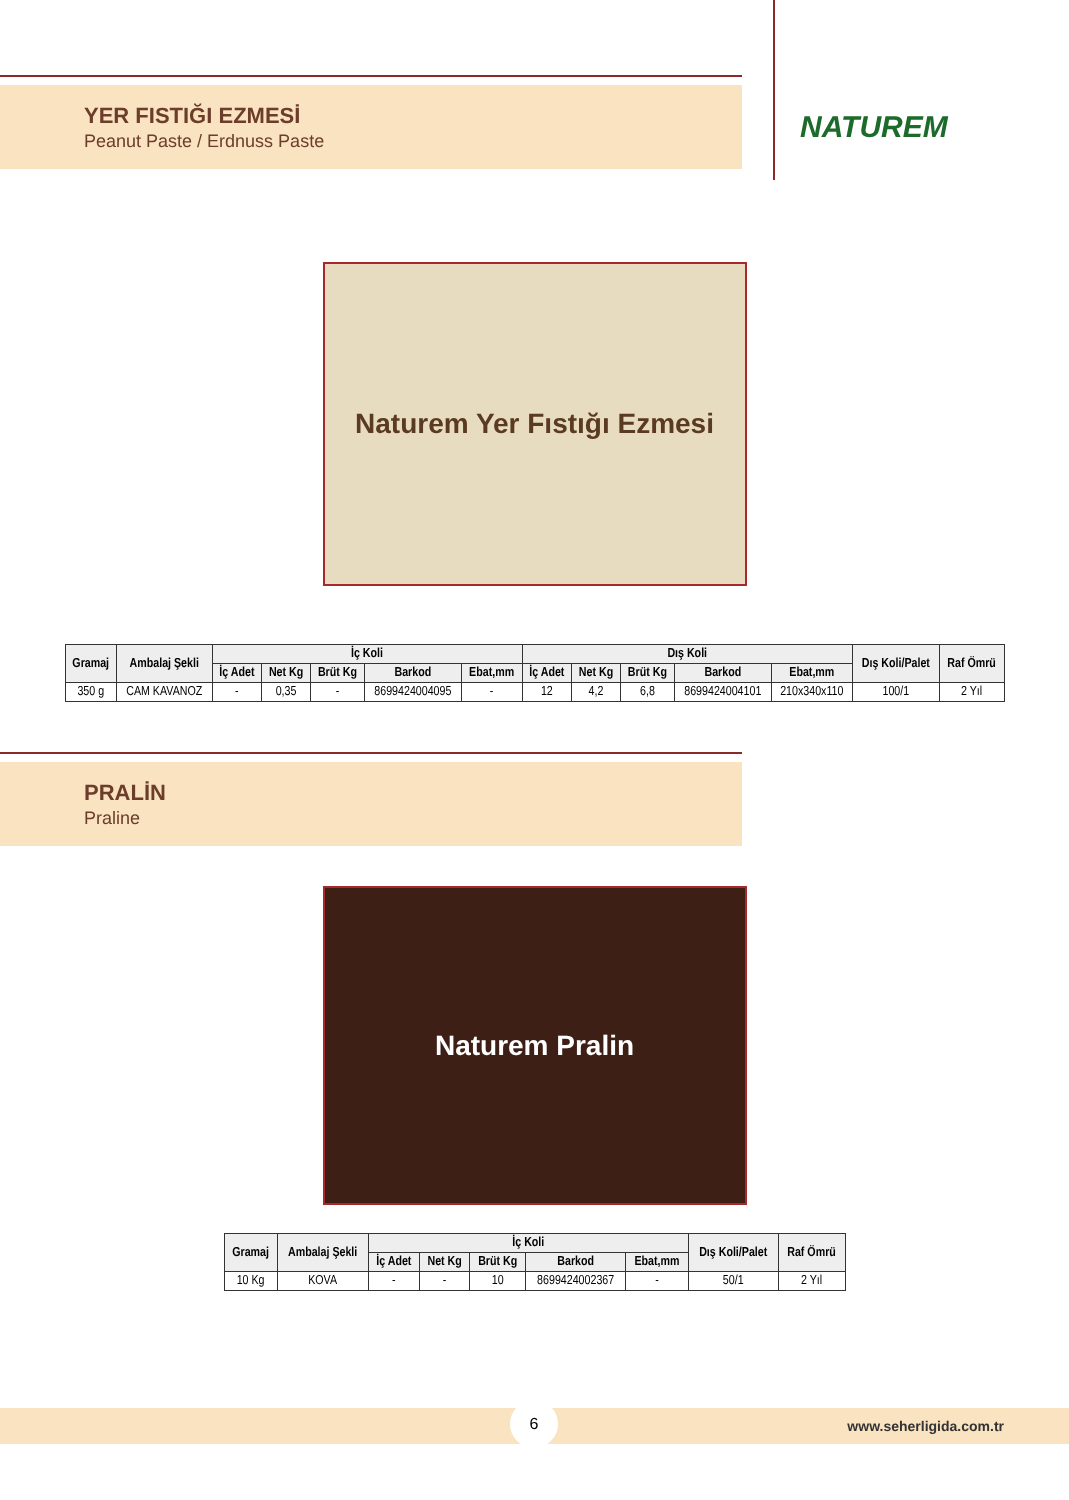NATUREM
YER FISTIĞI EZMESİ
Peanut Paste / Erdnuss Paste
Naturem Yer Fıstığı Ezmesi
| Gramaj | Ambalaj Şekli | İç Koli | | | | | Dış Koli | | | | | Dış Koli/Palet | Raf Ömrü |
| --- | --- | --- | --- | --- | --- | --- | --- | --- | --- | --- | --- | --- | --- |
| | | İç Adet | Net Kg | Brüt Kg | Barkod | Ebat,mm | İç Adet | Net Kg | Brüt Kg | Barkod | Ebat,mm | | |
| 350 g | CAM KAVANOZ | - | 0,35 | - | 8699424004095 | - | 12 | 4,2 | 6,8 | 8699424004101 | 210x340x110 | 100/1 | 2 Yıl |
PRALİN
Praline
Naturem Pralin
| Gramaj | Ambalaj Şekli | İç Koli | | | | | Dış Koli/Palet | Raf Ömrü |
| --- | --- | --- | --- | --- | --- | --- | --- | --- |
| | | İç Adet | Net Kg | Brüt Kg | Barkod | Ebat,mm | | |
| 10 Kg | KOVA | - | - | 10 | 8699424002367 | - | 50/1 | 2 Yıl |
6
www.seherligida.com.tr